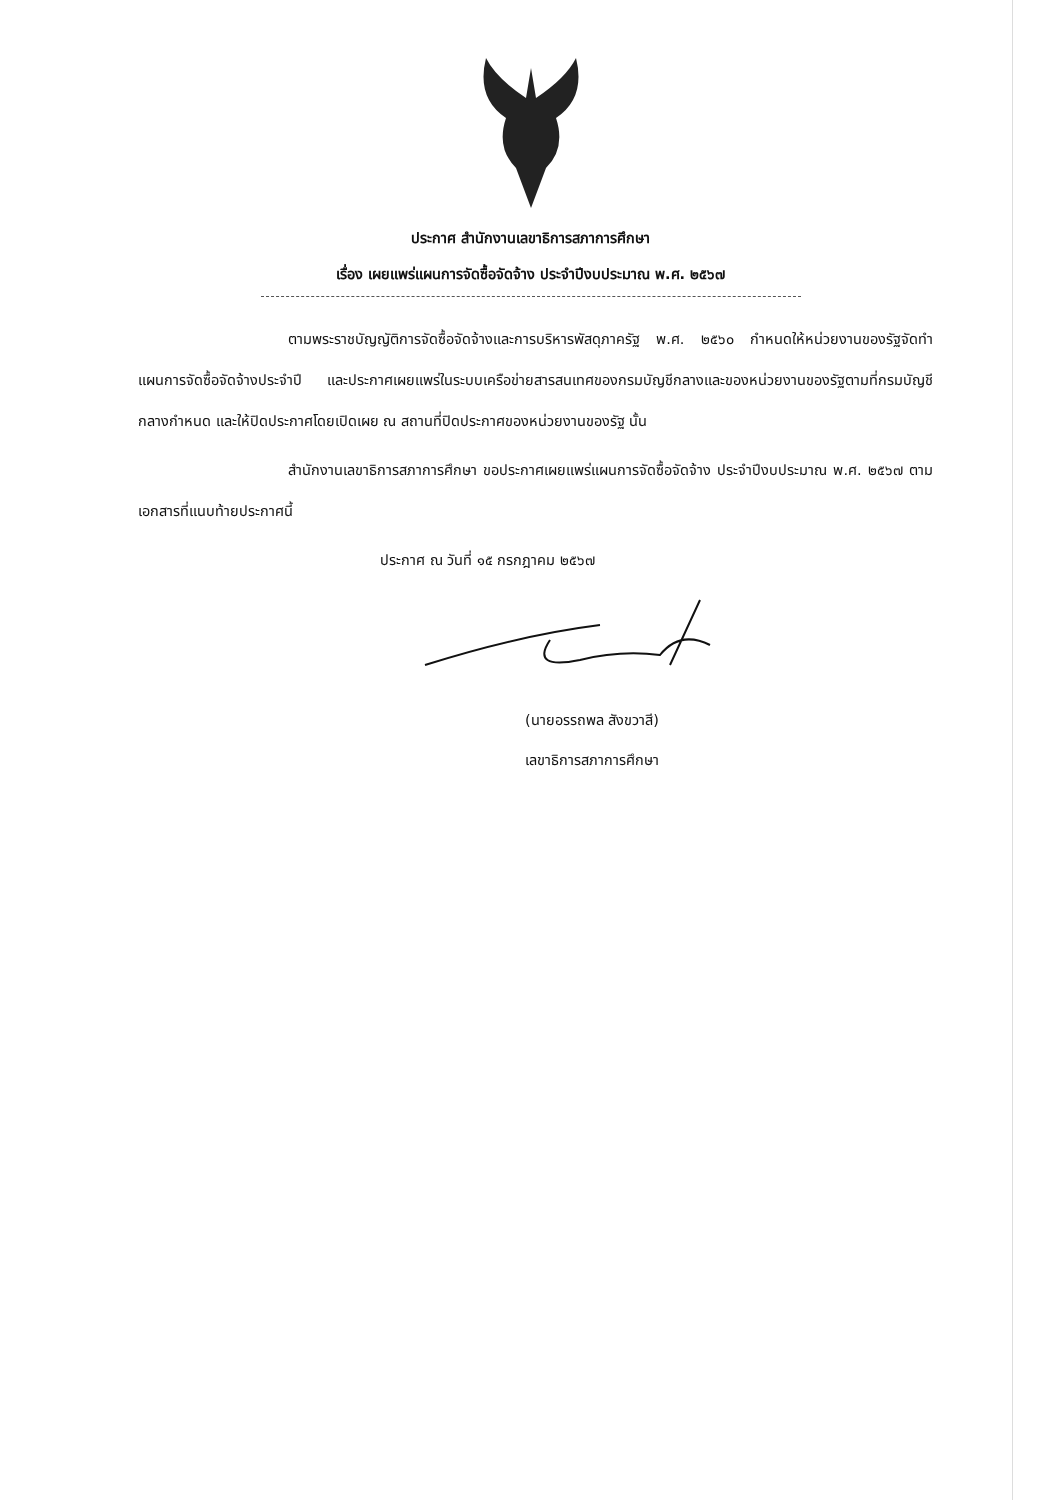ประกาศ สำนักงานเลขาธิการสภาการศึกษา
เรื่อง เผยแพร่แผนการจัดซื้อจัดจ้าง ประจำปีงบประมาณ พ.ศ. ๒๕๖๗
ตามพระราชบัญญัติการจัดซื้อจัดจ้างและการบริหารพัสดุภาครัฐ พ.ศ. ๒๕๖๐ กำหนดให้หน่วยงานของรัฐจัดทำแผนการจัดซื้อจัดจ้างประจำปี และประกาศเผยแพร่ในระบบเครือข่ายสารสนเทศของกรมบัญชีกลางและของหน่วยงานของรัฐตามที่กรมบัญชีกลางกำหนด และให้ปิดประกาศโดยเปิดเผย ณ สถานที่ปิดประกาศของหน่วยงานของรัฐ นั้น
สำนักงานเลขาธิการสภาการศึกษา ขอประกาศเผยแพร่แผนการจัดซื้อจัดจ้าง ประจำปีงบประมาณ พ.ศ. ๒๕๖๗ ตามเอกสารที่แนบท้ายประกาศนี้
ประกาศ ณ วันที่ ๑๕ กรกฎาคม ๒๕๖๗
(นายอรรถพล สังขวาสี)
เลขาธิการสภาการศึกษา